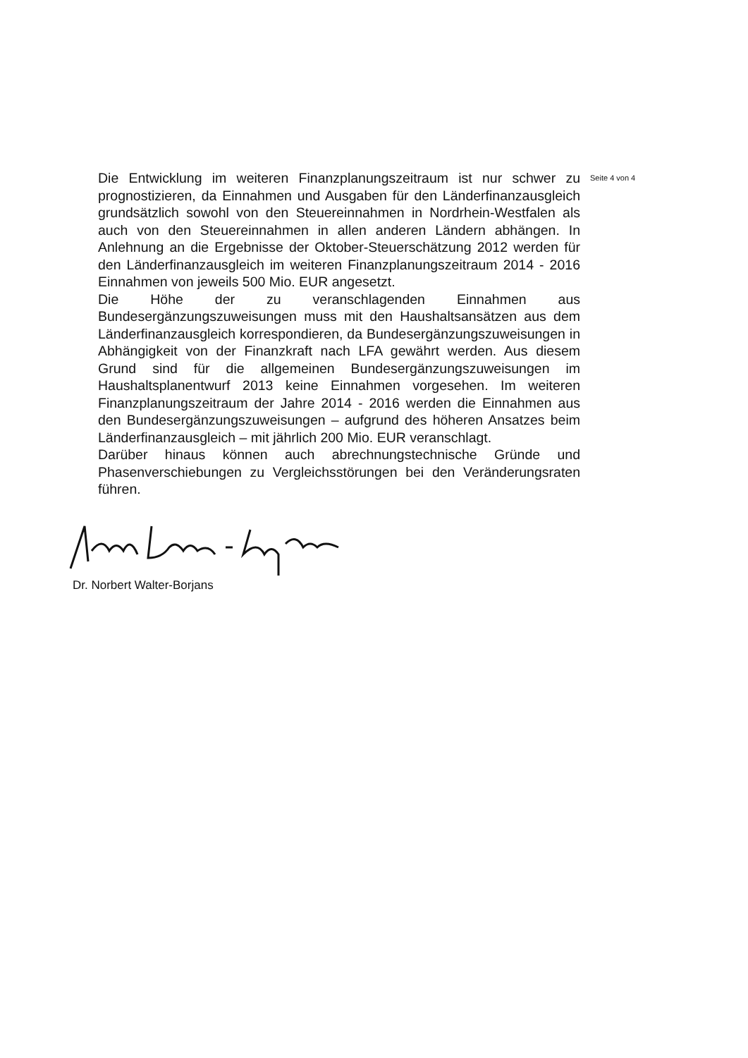Die Entwicklung im weiteren Finanzplanungszeitraum ist nur schwer zu prognostizieren, da Einnahmen und Ausgaben für den Länderfinanzausgleich grundsätzlich sowohl von den Steuereinnahmen in Nordrhein-Westfalen als auch von den Steuereinnahmen in allen anderen Ländern abhängen. In Anlehnung an die Ergebnisse der Oktober-Steuerschätzung 2012 werden für den Länderfinanzausgleich im weiteren Finanzplanungszeitraum 2014 - 2016 Einnahmen von jeweils 500 Mio. EUR angesetzt.
Die Höhe der zu veranschlagenden Einnahmen aus Bundesergänzungszuweisungen muss mit den Haushaltsansätzen aus dem Länderfinanzausgleich korrespondieren, da Bundesergänzungszuweisungen in Abhängigkeit von der Finanzkraft nach LFA gewährt werden. Aus diesem Grund sind für die allgemeinen Bundesergänzungszuweisungen im Haushaltsplanentwurf 2013 keine Einnahmen vorgesehen. Im weiteren Finanzplanungszeitraum der Jahre 2014 - 2016 werden die Einnahmen aus den Bundesergänzungszuweisungen – aufgrund des höheren Ansatzes beim Länderfinanzausgleich – mit jährlich 200 Mio. EUR veranschlagt.
Darüber hinaus können auch abrechnungstechnische Gründe und Phasenverschiebungen zu Vergleichsstörungen bei den Veränderungsraten führen.
Seite 4 von 4
Dr. Norbert Walter-Borjans